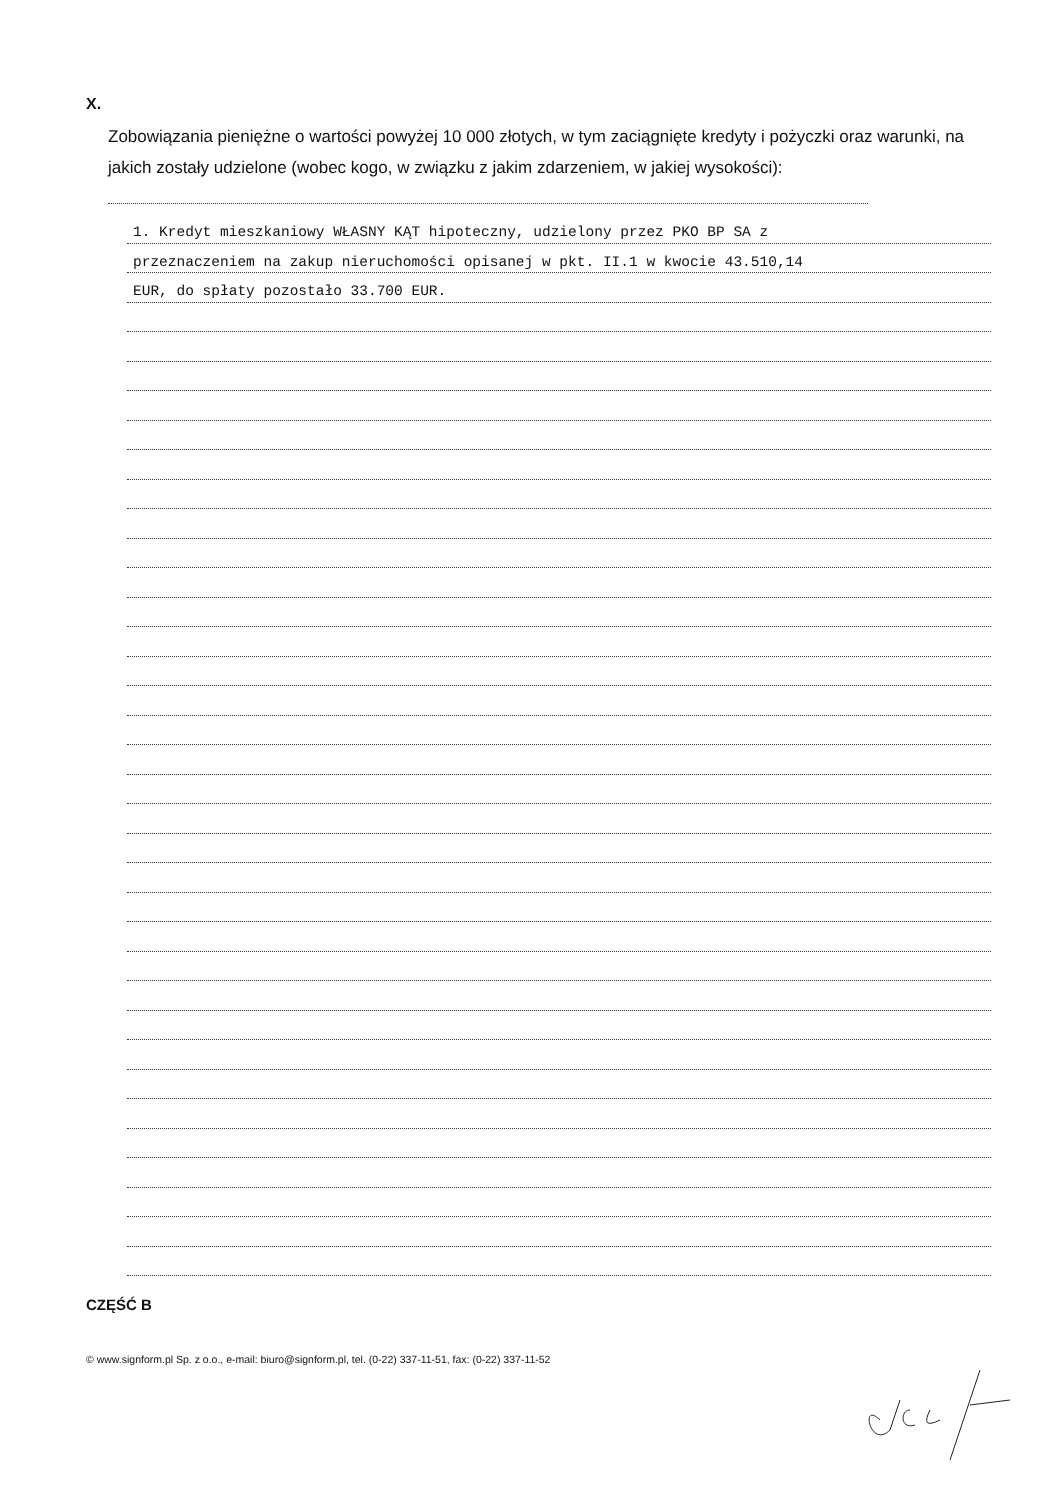X.
Zobowiązania pieniężne o wartości powyżej 10 000 złotych, w tym zaciągnięte kredyty i pożyczki oraz warunki, na jakich zostały udzielone (wobec kogo, w związku z jakim zdarzeniem, w jakiej wysokości):
1. Kredyt mieszkaniowy WŁASNY KĄT hipoteczny, udzielony przez PKO BP SA z
przeznaczeniem na zakup nieruchomości opisanej w pkt. II.1 w kwocie 43.510,14
EUR, do spłaty pozostało 33.700 EUR.
CZĘŚĆ B
© www.signform.pl Sp. z o.o., e-mail: biuro@signform.pl, tel. (0-22) 337-11-51, fax: (0-22) 337-11-52